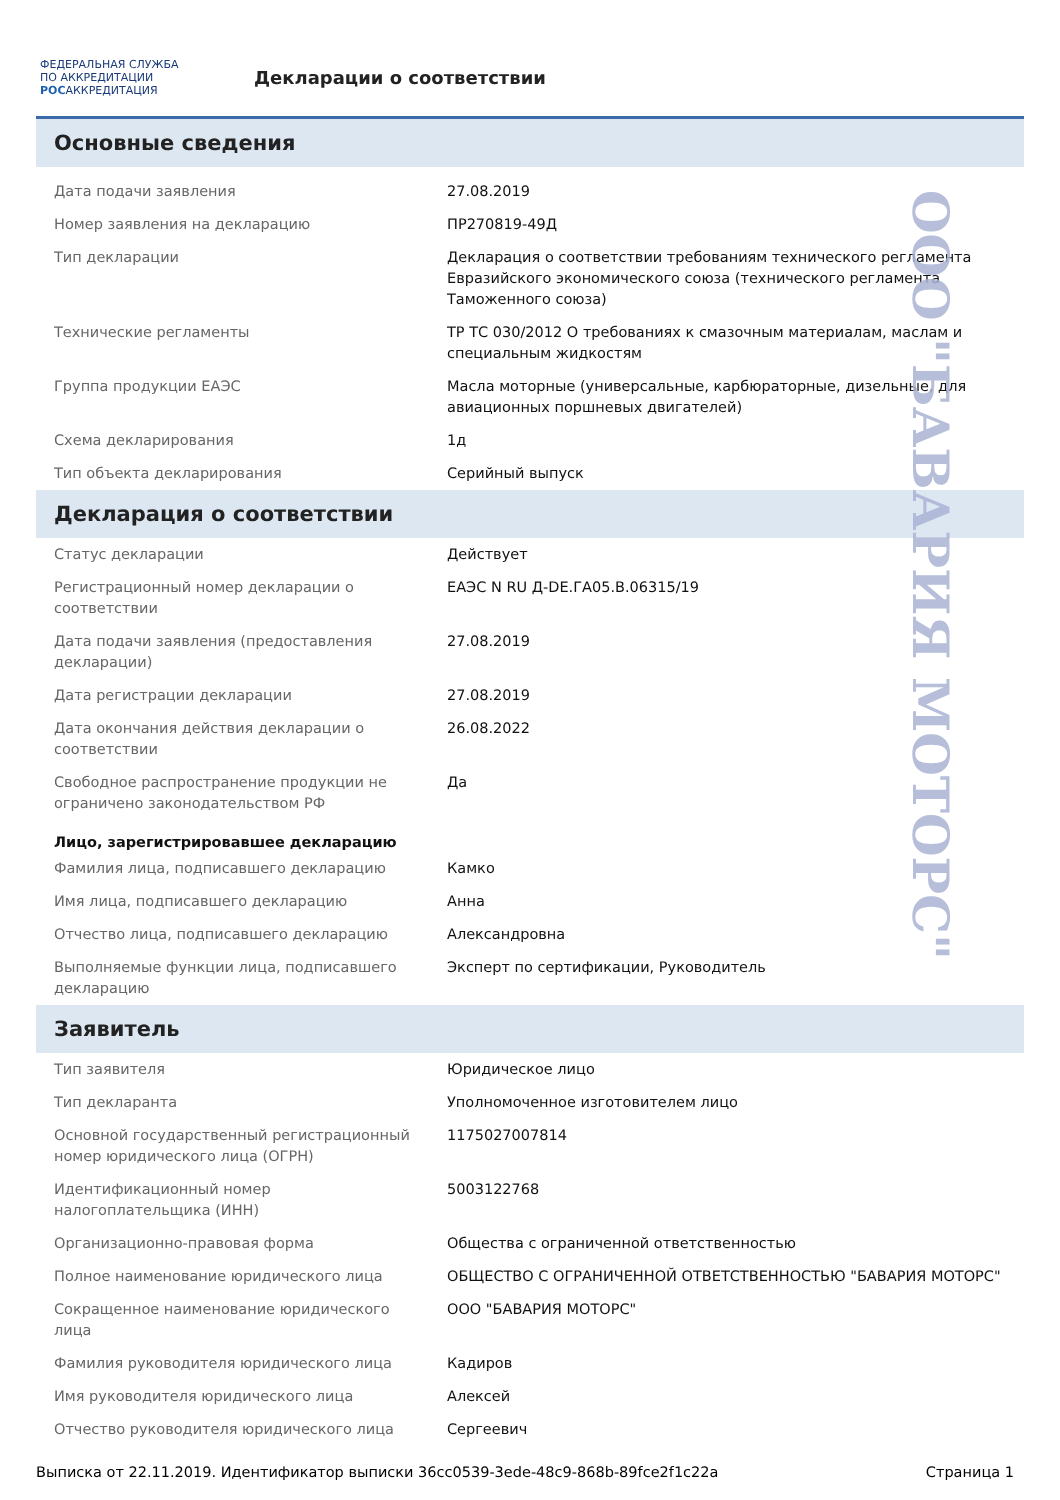ФЕДЕРАЛЬНАЯ СЛУЖБА ПО АККРЕДИТАЦИИ
РОСАККРЕДИТАЦИЯ
Декларации о соответствии
Основные сведения
| Дата подачи заявления | 27.08.2019 |
| Номер заявления на декларацию | ПР270819-49Д |
| Тип декларации | Декларация о соответствии требованиям технического регламента Евразийского экономического союза (технического регламента Таможенного союза) |
| Технические регламенты | ТР ТС 030/2012 О требованиях к смазочным материалам, маслам и специальным жидкостям |
| Группа продукции ЕАЭС | Масла моторные (универсальные, карбюраторные, дизельные, для авиационных поршневых двигателей) |
| Схема декларирования | 1д |
| Тип объекта декларирования | Серийный выпуск |
Декларация о соответствии
| Статус декларации | Действует |
| Регистрационный номер декларации о соответствии | ЕАЭС N RU Д-DE.ГА05.В.06315/19 |
| Дата подачи заявления (предоставления декларации) | 27.08.2019 |
| Дата регистрации декларации | 27.08.2019 |
| Дата окончания действия декларации о соответствии | 26.08.2022 |
| Свободное распространение продукции не ограничено законодательством РФ | Да |
Лицо, зарегистрировавшее декларацию
| Фамилия лица, подписавшего декларацию | Камко |
| Имя лица, подписавшего декларацию | Анна |
| Отчество лица, подписавшего декларацию | Александровна |
| Выполняемые функции лица, подписавшего декларацию | Эксперт по сертификации, Руководитель |
Заявитель
| Тип заявителя | Юридическое лицо |
| Тип декларанта | Уполномоченное изготовителем лицо |
| Основной государственный регистрационный номер юридического лица (ОГРН) | 1175027007814 |
| Идентификационный номер налогоплательщика (ИНН) | 5003122768 |
| Организационно-правовая форма | Общества с ограниченной ответственностью |
| Полное наименование юридического лица | ОБЩЕСТВО С ОГРАНИЧЕННОЙ ОТВЕТСТВЕННОСТЬЮ "БАВАРИЯ МОТОРС" |
| Сокращенное наименование юридического лица | ООО "БАВАРИЯ МОТОРС" |
| Фамилия руководителя юридического лица | Кадиров |
| Имя руководителя юридического лица | Алексей |
| Отчество руководителя юридического лица | Сергеевич |
Выписка от 22.11.2019. Идентификатор выписки 36cc0539-3ede-48c9-868b-89fce2f1c22a Страница 1
ООО "БАВАРИЯ МОТОРС"